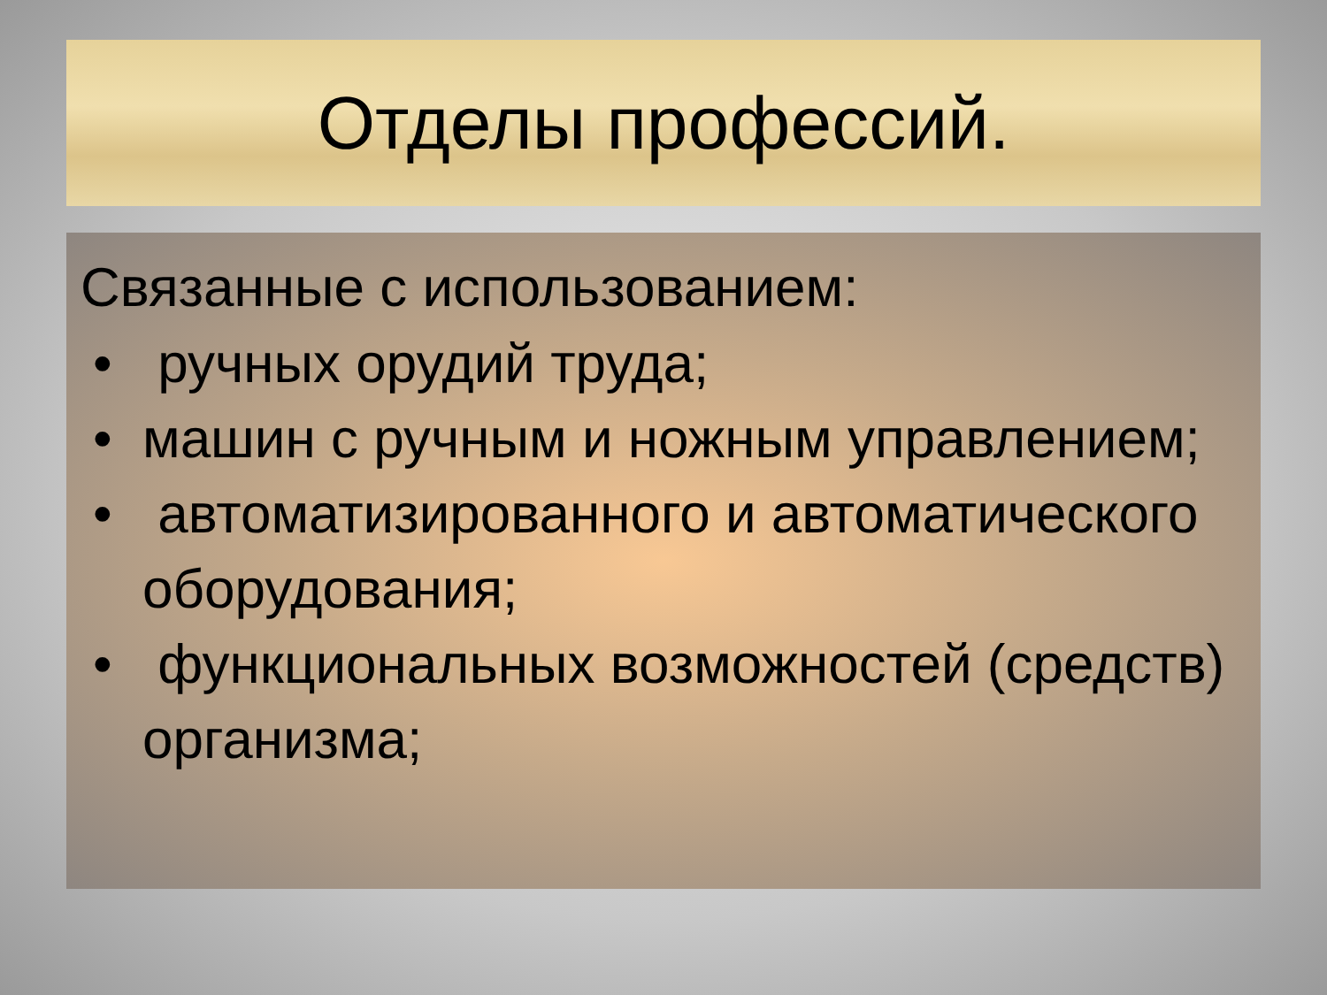Отделы профессий.
Связанные с использованием:
• ручных орудий труда;
• машин с ручным и ножным управлением;
• автоматизированного и автоматического оборудования;
• функциональных возможностей (средств) организма;